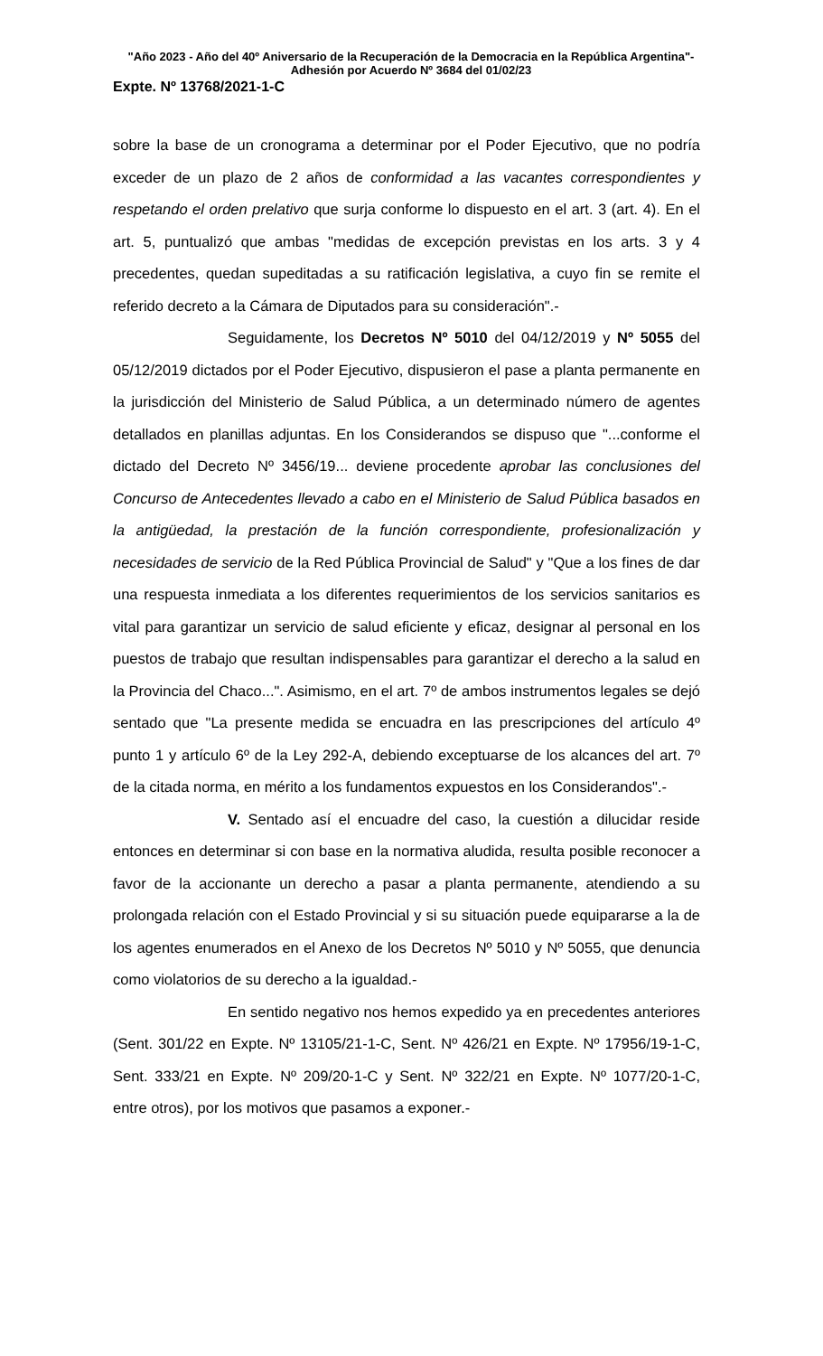"Año 2023 - Año del 40º Aniversario de la Recuperación de la Democracia en la República Argentina"- Adhesión por Acuerdo Nº 3684 del 01/02/23
Expte. Nº 13768/2021-1-C
sobre la base de un cronograma a determinar por el Poder Ejecutivo, que no podría exceder de un plazo de 2 años de conformidad a las vacantes correspondientes y respetando el orden prelativo que surja conforme lo dispuesto en el art. 3 (art. 4). En el art. 5, puntualizó que ambas "medidas de excepción previstas en los arts. 3 y 4 precedentes, quedan supeditadas a su ratificación legislativa, a cuyo fin se remite el referido decreto a la Cámara de Diputados para su consideración".-
Seguidamente, los Decretos Nº 5010 del 04/12/2019 y Nº 5055 del 05/12/2019 dictados por el Poder Ejecutivo, dispusieron el pase a planta permanente en la jurisdicción del Ministerio de Salud Pública, a un determinado número de agentes detallados en planillas adjuntas. En los Considerandos se dispuso que "...conforme el dictado del Decreto Nº 3456/19... deviene procedente aprobar las conclusiones del Concurso de Antecedentes llevado a cabo en el Ministerio de Salud Pública basados en la antigüedad, la prestación de la función correspondiente, profesionalización y necesidades de servicio de la Red Pública Provincial de Salud" y "Que a los fines de dar una respuesta inmediata a los diferentes requerimientos de los servicios sanitarios es vital para garantizar un servicio de salud eficiente y eficaz, designar al personal en los puestos de trabajo que resultan indispensables para garantizar el derecho a la salud en la Provincia del Chaco...". Asimismo, en el art. 7º de ambos instrumentos legales se dejó sentado que "La presente medida se encuadra en las prescripciones del artículo 4º punto 1 y artículo 6º de la Ley 292-A, debiendo exceptuarse de los alcances del art. 7º de la citada norma, en mérito a los fundamentos expuestos en los Considerandos".-
V. Sentado así el encuadre del caso, la cuestión a dilucidar reside entonces en determinar si con base en la normativa aludida, resulta posible reconocer a favor de la accionante un derecho a pasar a planta permanente, atendiendo a su prolongada relación con el Estado Provincial y si su situación puede equipararse a la de los agentes enumerados en el Anexo de los Decretos Nº 5010 y Nº 5055, que denuncia como violatorios de su derecho a la igualdad.-
En sentido negativo nos hemos expedido ya en precedentes anteriores (Sent. 301/22 en Expte. Nº 13105/21-1-C, Sent. Nº 426/21 en Expte. Nº 17956/19-1-C, Sent. 333/21 en Expte. Nº 209/20-1-C y Sent. Nº 322/21 en Expte. Nº 1077/20-1-C, entre otros), por los motivos que pasamos a exponer.-